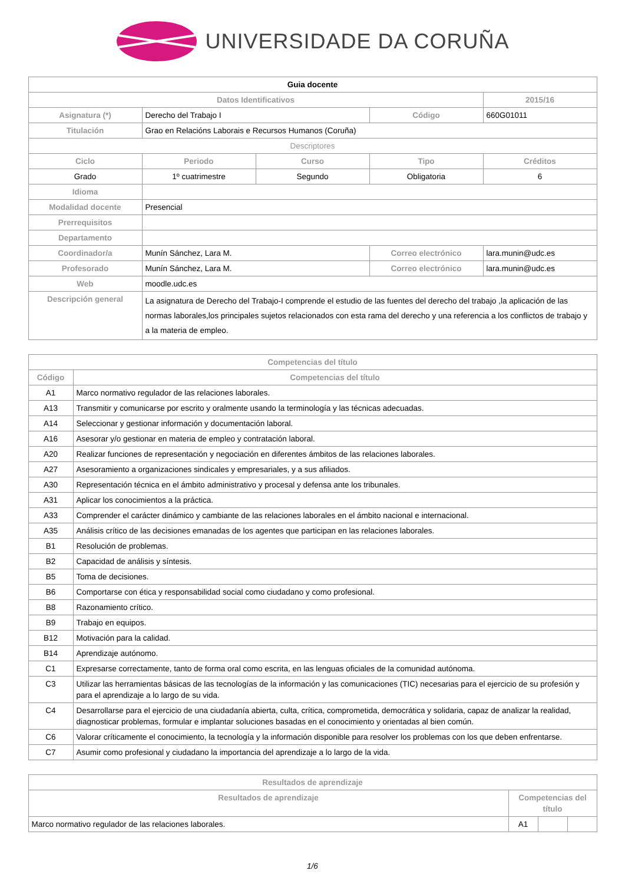UNIVERSIDADE DA CORUÑA
| Guia docente | | | | |
| --- | --- | --- | --- | --- |
| Datos Identificativos | | | | 2015/16 |
| Asignatura (*) | Derecho del Trabajo I | | Código | 660G01011 |
| Titulación | Grao en Relacións Laborais e Recursos Humanos (Coruña) | | | |
| Descriptores | | | | |
| Ciclo | Periodo | Curso | Tipo | Créditos |
| Grado | 1º cuatrimestre | Segundo | Obligatoria | 6 |
| Idioma | | | | |
| Modalidad docente | Presencial | | | |
| Prerrequisitos | | | | |
| Departamento | | | | |
| Coordinador/a | Munín Sánchez, Lara M. | | Correo electrónico | lara.munin@udc.es |
| Profesorado | Munín Sánchez, Lara M. | | Correo electrónico | lara.munin@udc.es |
| Web | moodle.udc.es | | | |
| Descripción general | La asignatura de Derecho del Trabajo-I comprende el estudio de las fuentes del derecho del trabajo ,la aplicación de las normas laborales,los principales sujetos relacionados con esta rama del derecho y una referencia a los conflictos de trabajo y a la materia de empleo. | | | |
| Competencias del título | |
| --- | --- |
| Código | Competencias del título |
| A1 | Marco normativo regulador de las relaciones laborales. |
| A13 | Transmitir y comunicarse por escrito y oralmente usando la terminología y las técnicas adecuadas. |
| A14 | Seleccionar y gestionar información y documentación laboral. |
| A16 | Asesorar y/o gestionar en materia de empleo y contratación laboral. |
| A20 | Realizar funciones de representación y negociación en diferentes ámbitos de las relaciones laborales. |
| A27 | Asesoramiento a organizaciones sindicales y empresariales, y a sus afiliados. |
| A30 | Representación técnica en el ámbito administrativo y procesal y defensa ante los tribunales. |
| A31 | Aplicar los conocimientos a la práctica. |
| A33 | Comprender el carácter dinámico y cambiante de las relaciones laborales en el ámbito nacional e internacional. |
| A35 | Análisis crítico de las decisiones emanadas de los agentes que participan en las relaciones laborales. |
| B1 | Resolución de problemas. |
| B2 | Capacidad de análisis y síntesis. |
| B5 | Toma de decisiones. |
| B6 | Comportarse con ética y responsabilidad social como ciudadano y como profesional. |
| B8 | Razonamiento crítico. |
| B9 | Trabajo en equipos. |
| B12 | Motivación para la calidad. |
| B14 | Aprendizaje autónomo. |
| C1 | Expresarse correctamente, tanto de forma oral como escrita, en las lenguas oficiales de la comunidad autónoma. |
| C3 | Utilizar las herramientas básicas de las tecnologías de la información y las comunicaciones (TIC) necesarias para el ejercicio de su profesión y para el aprendizaje a lo largo de su vida. |
| C4 | Desarrollarse para el ejercicio de una ciudadanía abierta, culta, crítica, comprometida, democrática y solidaria, capaz de analizar la realidad, diagnosticar problemas, formular e implantar soluciones basadas en el conocimiento y orientadas al bien común. |
| C6 | Valorar críticamente el conocimiento, la tecnología y la información disponible para resolver los problemas con los que deben enfrentarse. |
| C7 | Asumir como profesional y ciudadano la importancia del aprendizaje a lo largo de la vida. |
| Resultados de aprendizaje | | | |
| --- | --- | --- | --- |
| Resultados de aprendizaje | Competencias del título | | |
| Marco normativo regulador de las relaciones laborales. | A1 | | |
1/6